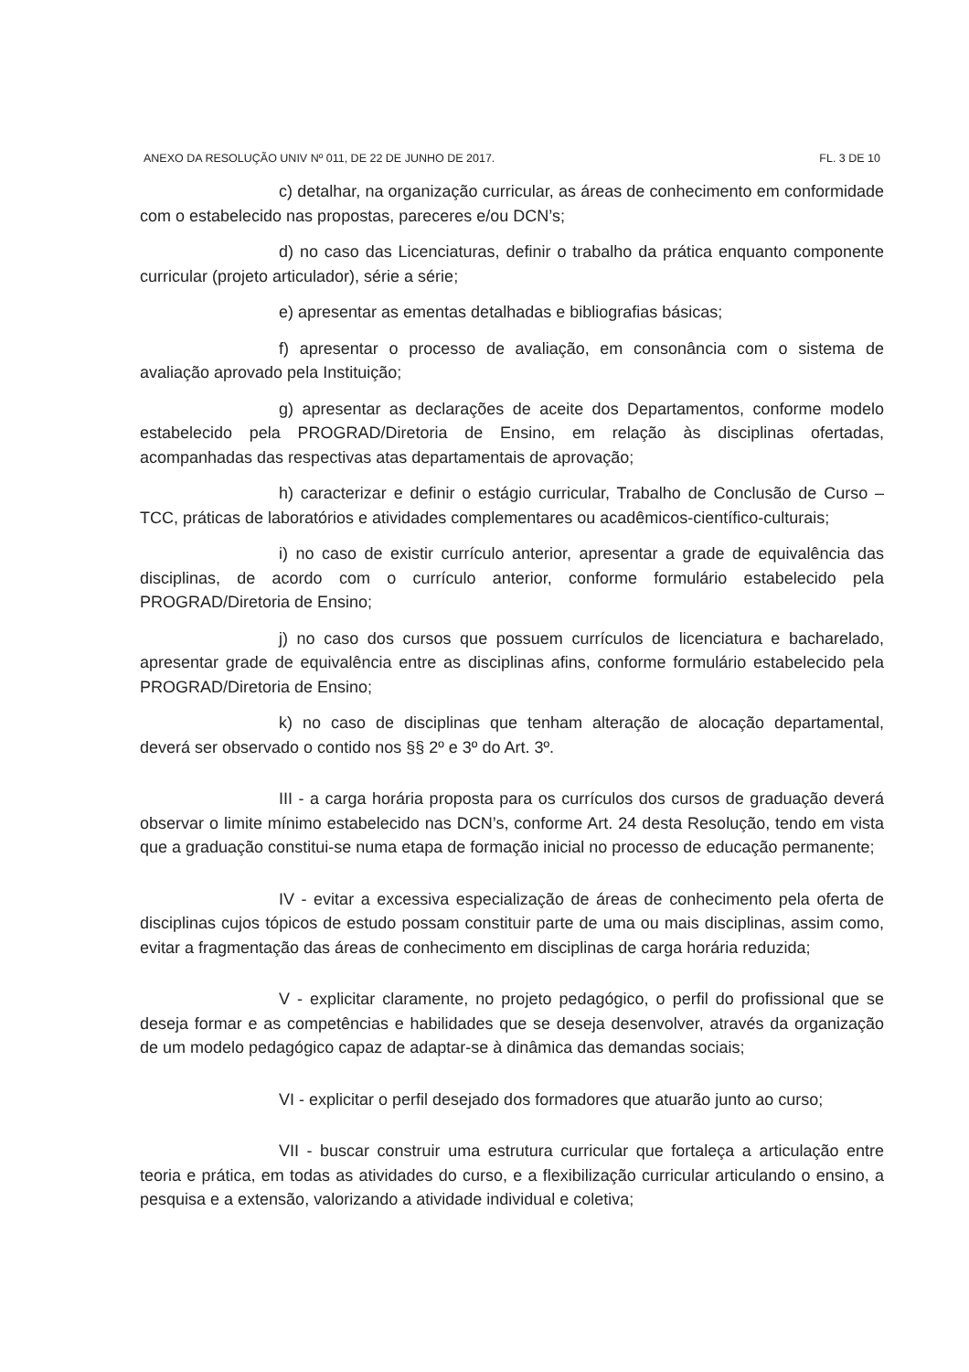ANEXO DA RESOLUÇÃO UNIV Nº 011, DE 22 DE JUNHO DE 2017. FL. 3 DE 10
c) detalhar, na organização curricular, as áreas de conhecimento em conformidade com o estabelecido nas propostas, pareceres e/ou DCN’s;
d) no caso das Licenciaturas, definir o trabalho da prática enquanto componente curricular (projeto articulador), série a série;
e) apresentar as ementas detalhadas e bibliografias básicas;
f) apresentar o processo de avaliação, em consonância com o sistema de avaliação aprovado pela Instituição;
g) apresentar as declarações de aceite dos Departamentos, conforme modelo estabelecido pela PROGRAD/Diretoria de Ensino, em relação às disciplinas ofertadas, acompanhadas das respectivas atas departamentais de aprovação;
h) caracterizar e definir o estágio curricular, Trabalho de Conclusão de Curso – TCC, práticas de laboratórios e atividades complementares ou acadêmicos-científico-culturais;
i) no caso de existir currículo anterior, apresentar a grade de equivalência das disciplinas, de acordo com o currículo anterior, conforme formulário estabelecido pela PROGRAD/Diretoria de Ensino;
j) no caso dos cursos que possuem currículos de licenciatura e bacharelado, apresentar grade de equivalência entre as disciplinas afins, conforme formulário estabelecido pela PROGRAD/Diretoria de Ensino;
k) no caso de disciplinas que tenham alteração de alocação departamental, deverá ser observado o contido nos §§ 2º e 3º do Art. 3º.
III - a carga horária proposta para os currículos dos cursos de graduação deverá observar o limite mínimo estabelecido nas DCN’s, conforme Art. 24 desta Resolução, tendo em vista que a graduação constitui-se numa etapa de formação inicial no processo de educação permanente;
IV - evitar a excessiva especialização de áreas de conhecimento pela oferta de disciplinas cujos tópicos de estudo possam constituir parte de uma ou mais disciplinas, assim como, evitar a fragmentação das áreas de conhecimento em disciplinas de carga horária reduzida;
V - explicitar claramente, no projeto pedagógico, o perfil do profissional que se deseja formar e as competências e habilidades que se deseja desenvolver, através da organização de um modelo pedagógico capaz de adaptar-se à dinâmica das demandas sociais;
VI - explicitar o perfil desejado dos formadores que atuarão junto ao curso;
VII - buscar construir uma estrutura curricular que fortaleça a articulação entre teoria e prática, em todas as atividades do curso, e a flexibilização curricular articulando o ensino, a pesquisa e a extensão, valorizando a atividade individual e coletiva;